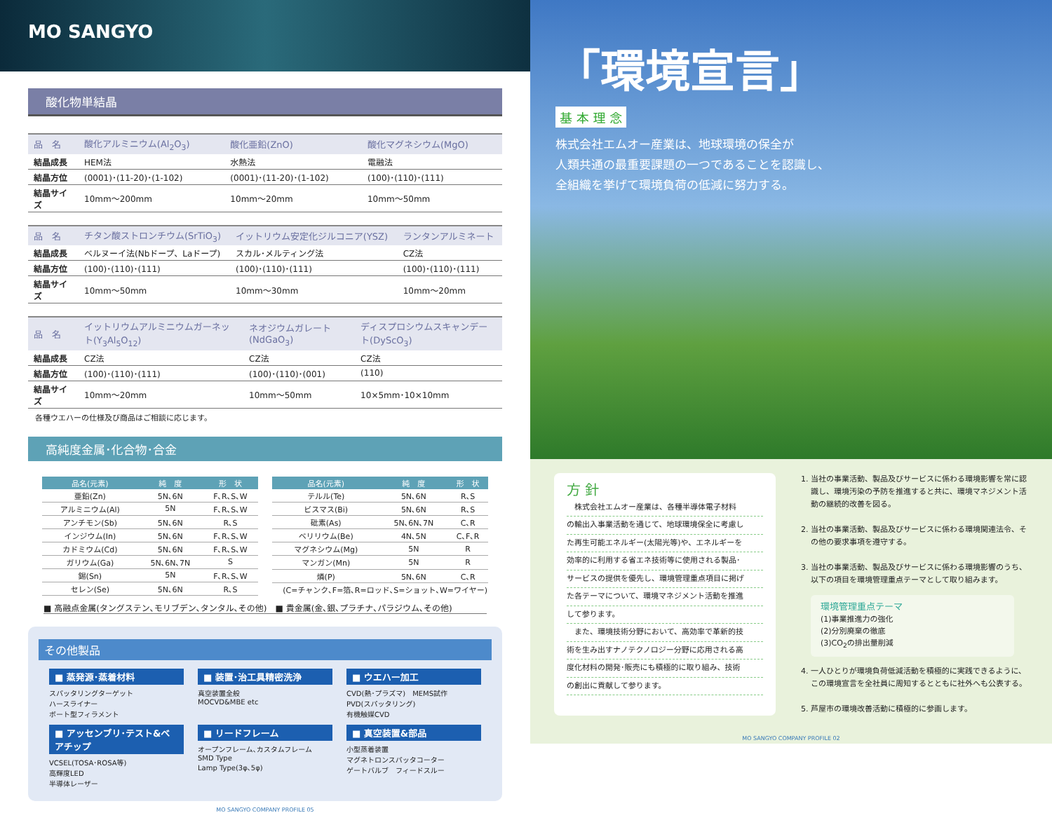MO SANGYO
酸化物単結晶
| 品 名 | 酸化アルミニウム(Al<sub>2</sub>O<sub>3</sub>) | 酸化亜鉛(ZnO) | 酸化マグネシウム(MgO) |
| --- | --- | --- | --- |
| 結晶成長 | HEM法 | 水熱法 | 電融法 |
| 結晶方位 | (0001)･(11-20)･(1-102) | (0001)･(11-20)･(1-102) | (100)･(110)･(111) |
| 結晶サイズ | 10mm～200mm | 10mm～20mm | 10mm～50mm |
| 品 名 | チタン酸ストロンチウム(SrTiO<sub>3</sub>) | イットリウム安定化ジルコニア(YSZ) | ランタンアルミネート |
| --- | --- | --- | --- |
| 結晶成長 | ベルヌーイ法(Nbドープ、Laドープ) | スカル･メルティング法 | CZ法 |
| 結晶方位 | (100)･(110)･(111) | (100)･(110)･(111) | (100)･(110)･(111) |
| 結晶サイズ | 10mm～50mm | 10mm～30mm | 10mm～20mm |
| 品 名 | イットリウムアルミニウムガーネット(Y<sub>3</sub>Al<sub>5</sub>O<sub>12</sub>) | ネオジウムガレート(NdGaO<sub>3</sub>) | ディスプロシウムスキャンデート(DyScO<sub>3</sub>) |
| --- | --- | --- | --- |
| 結晶成長 | CZ法 | CZ法 | CZ法 |
| 結晶方位 | (100)･(110)･(111) | (100)･(110)･(001) | (110) |
| 結晶サイズ | 10mm～20mm | 10mm～50mm | 10×5mm･10×10mm |
各種ウエハーの仕様及び商品はご相談に応じます。
高純度金属･化合物･合金
| 品名(元素) | 純 度 | 形 状 |
| --- | --- | --- |
| 亜鉛(Zn) | 5N､6N | F､R､S､W |
| アルミニウム(Al) | 5N | F､R､S､W |
| アンチモン(Sb) | 5N､6N | R､S |
| インジウム(In) | 5N､6N | F､R､S､W |
| カドミウム(Cd) | 5N､6N | F､R､S､W |
| ガリウム(Ga) | 5N､6N､7N | S |
| 錫(Sn) | 5N | F､R､S､W |
| セレン(Se) | 5N､6N | R､S |
| 品名(元素) | 純 度 | 形 状 |
| --- | --- | --- |
| テルル(Te) | 5N､6N | R､S |
| ビスマス(Bi) | 5N､6N | R､S |
| 砒素(As) | 5N､6N､7N | C､R |
| ベリリウム(Be) | 4N､5N | C､F､R |
| マグネシウム(Mg) | 5N | R |
| マンガン(Mn) | 5N | R |
| 燐(P) | 5N､6N | C､R |
| (C=チャンク､F=箔､R=ロッド､S=ショット､W=ワイヤー) | | |
■ 高融点金属(タングステン､モリブデン､タンタル､その他)　■ 貴金属(金､銀､プラチナ､パラジウム､その他)
その他製品
■ 蒸発源･蒸着材料
スパッタリングターゲット
ハースライナー
ボート型フィラメント
■ 装置･治工具精密洗浄
真空装置全般
MOCVD&MBE etc
■ ウエハー加工
CVD(熱･プラズマ)　MEMS試作
PVD(スパッタリング)
有機触媒CVD
■ アッセンブリ･テスト&ベアチップ
VCSEL(TOSA･ROSA等)
高輝度LED
半導体レーザー
■ リードフレーム
オープンフレーム､カスタムフレーム
SMD Type
Lamp Type(3φ､5φ)
■ 真空装置&部品
小型蒸着装置
マグネトロンスパッタコーター
ゲートバルブ　フィードスルー
MO SANGYO COMPANY PROFILE 05
「環境宣言」
基 本 理 念
株式会社エムオー産業は、地球環境の保全が
人類共通の最重要課題の一つであることを認識し、
全組織を挙げて環境負荷の低減に努力する。
方 針
　株式会社エムオー産業は、各種半導体電子材料
の輸出入事業活動を通じて、地球環境保全に考慮し
た再生可能エネルギー(太陽光等)や、エネルギーを
効率的に利用する省エネ技術等に使用される製品･
サービスの提供を優先し、環境管理重点項目に掲げ
た各テーマについて、環境マネジメント活動を推進
して参ります。
　また、環境技術分野において、高効率で革新的技
術を生み出すナノテクノロジー分野に応用される高
度化材料の開発･販売にも積極的に取り組み、技術
の創出に貢献して参ります。
1. 当社の事業活動、製品及びサービスに係わる環境影響を常に認識し、環境汚染の予防を推進すると共に、環境マネジメント活動の継続的改善を図る。
2. 当社の事業活動、製品及びサービスに係わる環境関連法令、その他の要求事項を遵守する。
3. 当社の事業活動、製品及びサービスに係わる環境影響のうち、以下の項目を環境管理重点テーマとして取り組みます。
環境管理重点テーマ
(1)事業推進力の強化
(2)分別廃棄の徹底
(3)CO<sub>2</sub>の排出量削減
4. 一人ひとりが環境負荷低減活動を積極的に実践できるように、この環境宣言を全社員に周知するとともに社外へも公表する。
5. 芦屋市の環境改善活動に積極的に参画します。
MO SANGYO COMPANY PROFILE 02